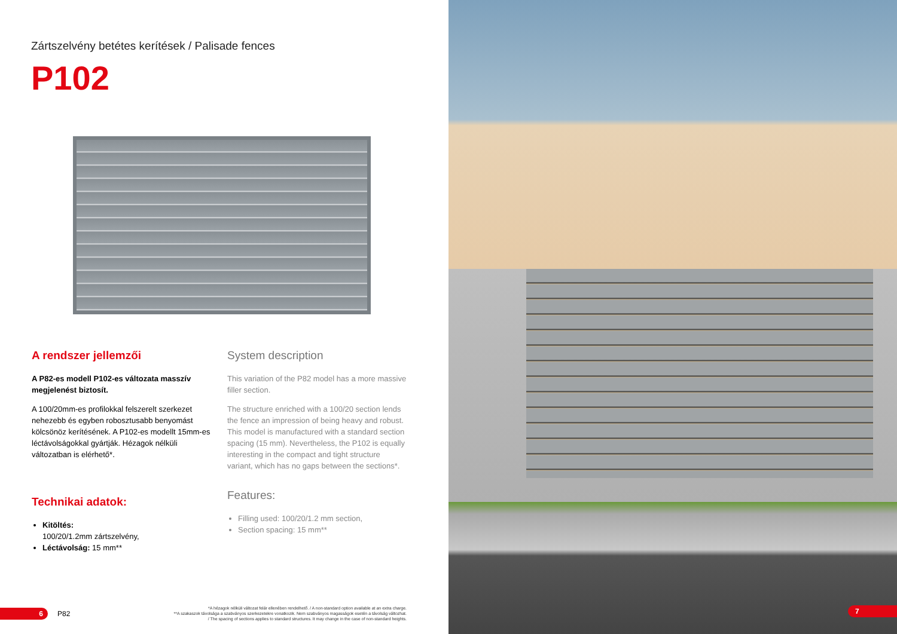Zártszelvény betétes kerítések / Palisade fences
P102
A rendszer jellemzői
A P82-es modell P102-es változata masszív megjelenést biztosít.
A 100/20mm-es profilokkal felszerelt szerkezet nehezebb és egyben robosztusabb benyomást kölcsönöz kerítésének. A P102-es modellt 15mm-es léctávolságokkal gyártják. Hézagok nélküli változatban is elérhető*.
Technikai adatok:
Kitöltés:
100/20/1.2mm zártszelvény,
Léctávolság: 15 mm**
System description
This variation of the P82 model has a more massive filler section.
The structure enriched with a 100/20 section lends the fence an impression of being heavy and robust. This model is manufactured with a standard section spacing (15 mm). Nevertheless, the P102 is equally interesting in the compact and tight structure variant, which has no gaps between the sections*.
Features:
Filling used: 100/20/1.2 mm section,
Section spacing: 15 mm**
6 P82
*A hézagok nélküli változat felár ellenében rendelhető. / A non-standard option available at an extra charge.
**A szakaszok távolsága a szabványos szerkezetekre vonatkozik. Nem szabványos magasságok esetén a távolság változhat.
/ The spacing of sections applies to standard structures. It may change in the case of non-standard heights.
7